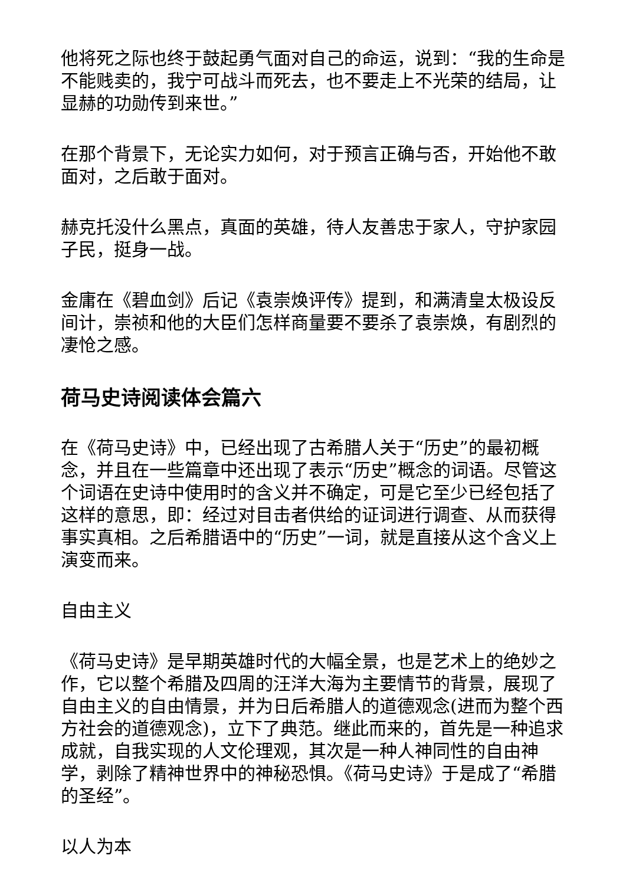他将死之际也终于鼓起勇气面对自己的命运，说到：“我的生命是不能贱卖的，我宁可战斗而死去，也不要走上不光荣的结局，让显赫的功勋传到来世。”
在那个背景下，无论实力如何，对于预言正确与否，开始他不敢面对，之后敢于面对。
赫克托没什么黑点，真面的英雄，待人友善忠于家人，守护家园子民，挺身一战。
金庸在《碧血剑》后记《袁崇焕评传》提到，和满清皇太极设反间计，崇祯和他的大臣们怎样商量要不要杀了袁崇焕，有剧烈的凄怆之感。
荷马史诗阅读体会篇六
在《荷马史诗》中，已经出现了古希腊人关于“历史”的最初概念，并且在一些篇章中还出现了表示“历史”概念的词语。尽管这个词语在史诗中使用时的含义并不确定，可是它至少已经包括了这样的意思，即：经过对目击者供给的证词进行调查、从而获得事实真相。之后希腊语中的“历史”一词，就是直接从这个含义上演变而来。
自由主义
《荷马史诗》是早期英雄时代的大幅全景，也是艺术上的绝妙之作，它以整个希腊及四周的汪洋大海为主要情节的背景，展现了自由主义的自由情景，并为日后希腊人的道德观念(进而为整个西方社会的道德观念)，立下了典范。继此而来的，首先是一种追求成就，自我实现的人文伦理观，其次是一种人神同性的自由神学，剥除了精神世界中的神秘恐惧。《荷马史诗》于是成了“希腊的圣经”。
以人为本